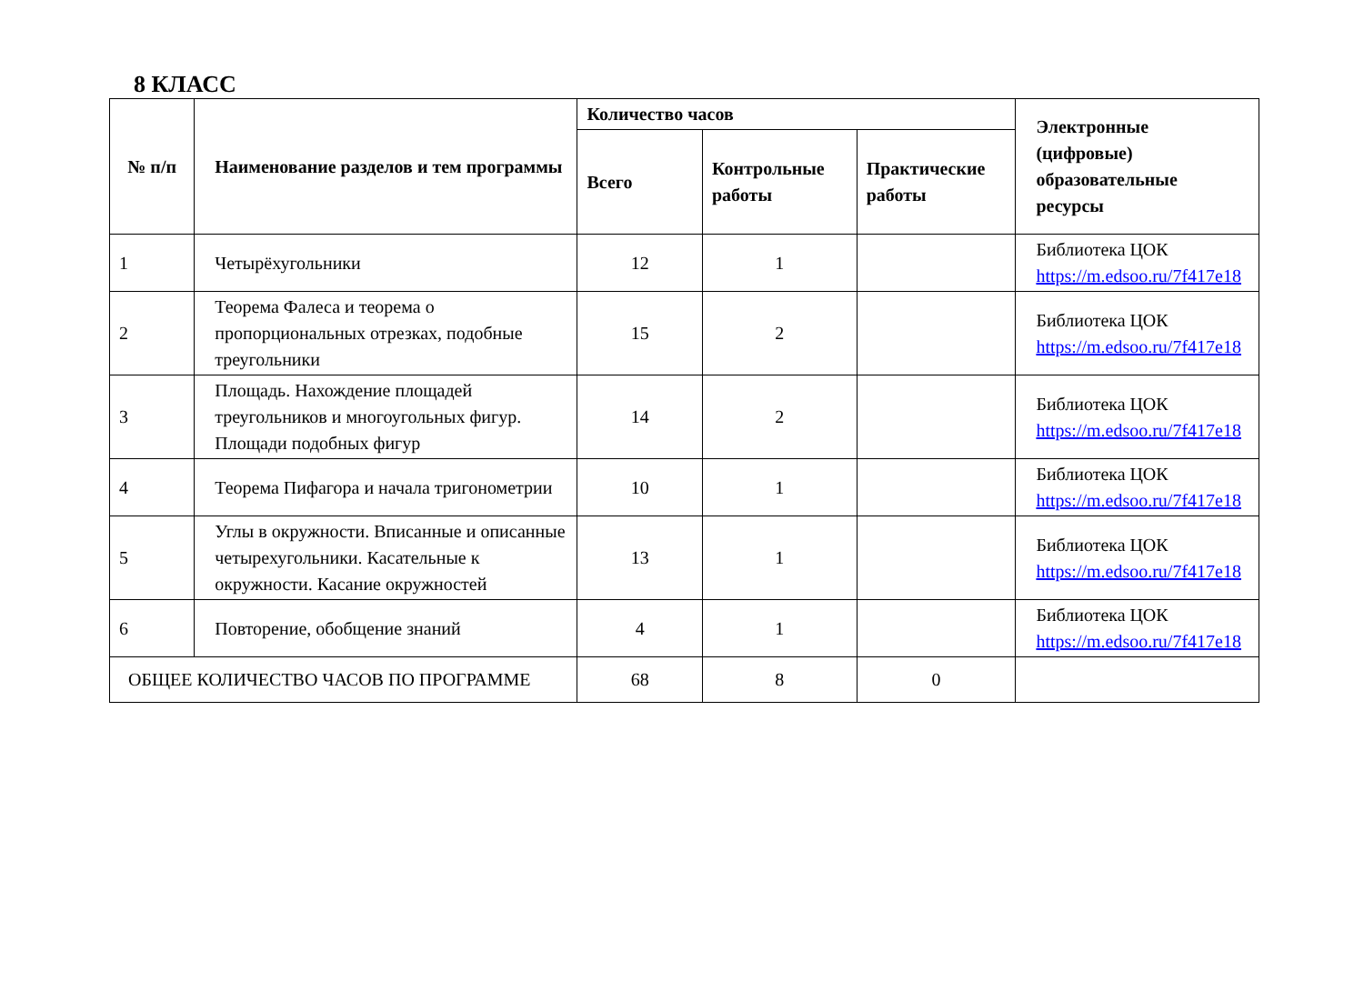8 КЛАСС
| № п/п | Наименование разделов и тем программы | Количество часов | | | Электронные (цифровые) образовательные ресурсы |
| --- | --- | --- | --- | --- | --- |
| | | Всего | Контрольные работы | Практические работы | |
| 1 | Четырёхугольники | 12 | 1 | | Библиотека ЦОК https://m.edsoo.ru/7f417e18 |
| 2 | Теорема Фалеса и теорема о пропорциональных отрезках, подобные треугольники | 15 | 2 | | Библиотека ЦОК https://m.edsoo.ru/7f417e18 |
| 3 | Площадь. Нахождение площадей треугольников и многоугольных фигур. Площади подобных фигур | 14 | 2 | | Библиотека ЦОК https://m.edsoo.ru/7f417e18 |
| 4 | Теорема Пифагора и начала тригонометрии | 10 | 1 | | Библиотека ЦОК https://m.edsoo.ru/7f417e18 |
| 5 | Углы в окружности. Вписанные и описанные четырехугольники. Касательные к окружности. Касание окружностей | 13 | 1 | | Библиотека ЦОК https://m.edsoo.ru/7f417e18 |
| 6 | Повторение, обобщение знаний | 4 | 1 | | Библиотека ЦОК https://m.edsoo.ru/7f417e18 |
| ОБЩЕЕ КОЛИЧЕСТВО ЧАСОВ ПО ПРОГРАММЕ | | 68 | 8 | 0 | |